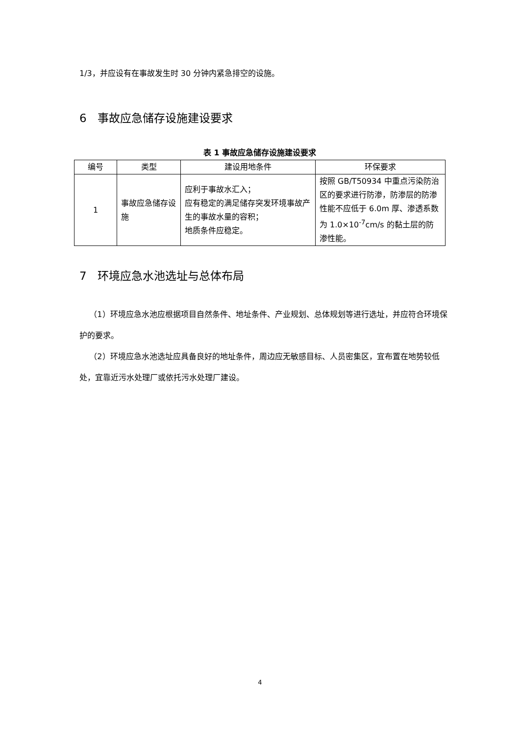1/3，并应设有在事故发生时 30 分钟内紧急排空的设施。
6 事故应急储存设施建设要求
表 1 事故应急储存设施建设要求
| 编号 | 类型 | 建设用地条件 | 环保要求 |
| --- | --- | --- | --- |
| 1 | 事故应急储存设施 | 应利于事故水汇入； 应有稳定的满足储存突发环境事故产生的事故水量的容积； 地质条件应稳定。 | 按照 GB/T50934 中重点污染防治区的要求进行防渗，防渗层的防渗性能不应低于 6.0m 厚、渗透系数为 1.0×10<sup>-7</sup>cm/s 的黏土层的防渗性能。 |
7 环境应急水池选址与总体布局
（1）环境应急水池应根据项目自然条件、地址条件、产业规划、总体规划等进行选址，并应符合环境保护的要求。
（2）环境应急水池选址应具备良好的地址条件，周边应无敏感目标、人员密集区，宜布置在地势较低处，宜靠近污水处理厂或依托污水处理厂建设。
4